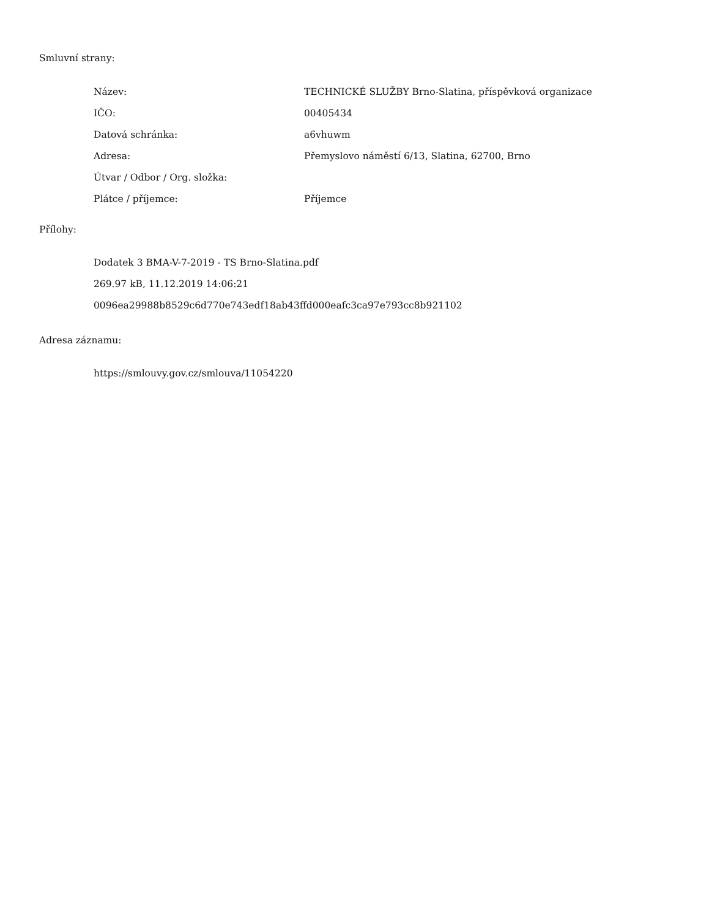Smluvní strany:
| Název: | TECHNICKÉ SLUŽBY Brno-Slatina, příspěvková organizace |
| IČO: | 00405434 |
| Datová schránka: | a6vhuwm |
| Adresa: | Přemyslovo náměstí 6/13, Slatina, 62700, Brno |
| Útvar / Odbor / Org. složka: | |
| Plátce / příjemce: | Příjemce |
Přílohy:
Dodatek 3 BMA-V-7-2019 - TS Brno-Slatina.pdf
269.97 kB, 11.12.2019 14:06:21
0096ea29988b8529c6d770e743edf18ab43ffd000eafc3ca97e793cc8b921102
Adresa záznamu:
https://smlouvy.gov.cz/smlouva/11054220